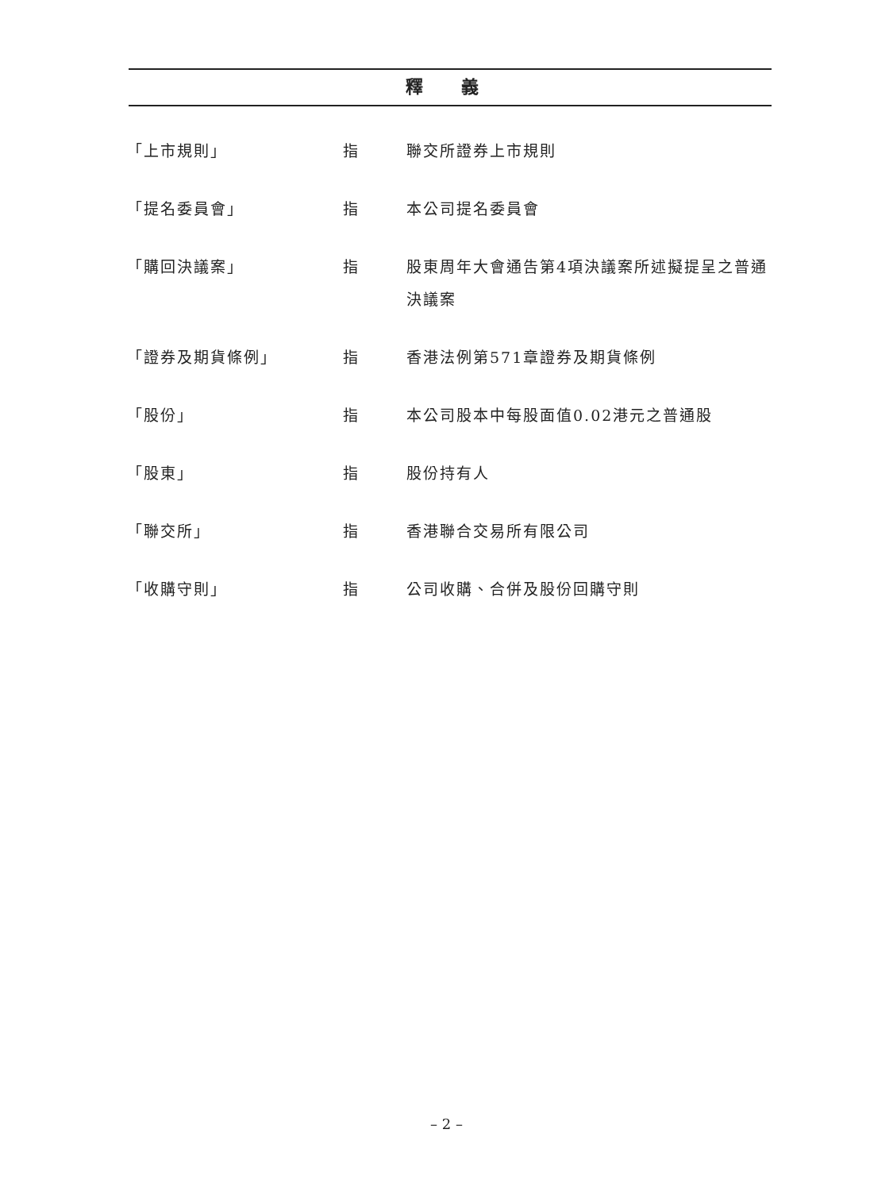釋 義
| 「上市規則」 | 指 | 聯交所證券上市規則 |
| 「提名委員會」 | 指 | 本公司提名委員會 |
| 「購回決議案」 | 指 | 股東周年大會通告第4項決議案所述擬提呈之普通決議案 |
| 「證券及期貨條例」 | 指 | 香港法例第571章證券及期貨條例 |
| 「股份」 | 指 | 本公司股本中每股面值0.02港元之普通股 |
| 「股東」 | 指 | 股份持有人 |
| 「聯交所」 | 指 | 香港聯合交易所有限公司 |
| 「收購守則」 | 指 | 公司收購、合併及股份回購守則 |
– 2 –